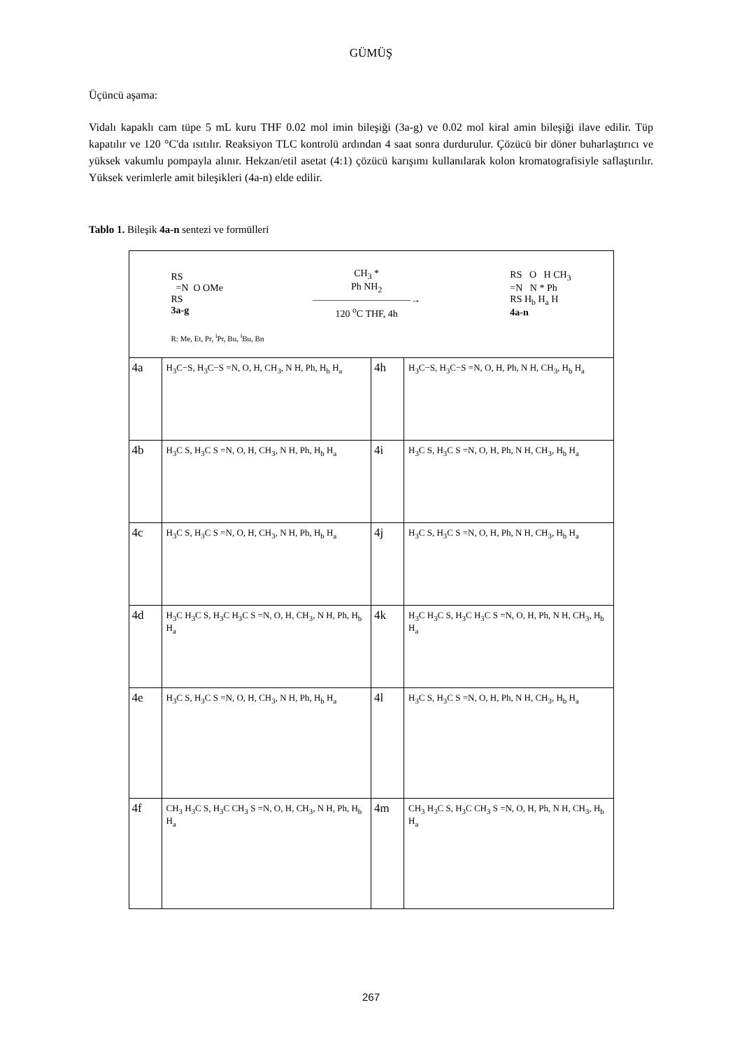GÜMÜŞ
Üçüncü aşama:
Vidalı kapaklı cam tüpe 5 mL kuru THF 0.02 mol imin bileşiği (3a-g) ve 0.02 mol kiral amin bileşiği ilave edilir. Tüp kapatılır ve 120 °C'da ısıtılır. Reaksiyon TLC kontrolü ardından 4 saat sonra durdurulur. Çözücü bir döner buharlaştırıcı ve yüksek vakumlu pompayla alınır. Hekzan/etil asetat (4:1) çözücü karışımı kullanılarak kolon kromatografisiyle saflaştırılır. Yüksek verimlerle amit bileşikleri (4a-n) elde edilir.
Tablo 1. Bileşik 4a-n sentezi ve formülleri
| RS =N O OMe RS 3a-g CH<sub>3</sub> * Ph NH<sub>2</sub> ——————————→ 120 <sup>o</sup>C THF, 4h RS O H CH<sub>3</sub> =N N * Ph RS H<sub>b</sub> H<sub>a</sub> H 4a-n R: Me, Et, Pr, <sup>i</sup>Pr, Bu, <sup>i</sup>Bu, Bn | | | |
| 4a | H<sub>3</sub>C−S, H<sub>3</sub>C−S =N, O, H, CH<sub>3</sub>, N H, Ph, H<sub>b</sub> H<sub>a</sub> | 4h | H<sub>3</sub>C−S, H<sub>3</sub>C−S =N, O, H, Ph, N H, CH<sub>3</sub>, H<sub>b</sub> H<sub>a</sub> |
| 4b | H<sub>3</sub>C S, H<sub>3</sub>C S =N, O, H, CH<sub>3</sub>, N H, Ph, H<sub>b</sub> H<sub>a</sub> | 4i | H<sub>3</sub>C S, H<sub>3</sub>C S =N, O, H, Ph, N H, CH<sub>3</sub>, H<sub>b</sub> H<sub>a</sub> |
| 4c | H<sub>3</sub>C S, H<sub>3</sub>C S =N, O, H, CH<sub>3</sub>, N H, Ph, H<sub>b</sub> H<sub>a</sub> | 4j | H<sub>3</sub>C S, H<sub>3</sub>C S =N, O, H, Ph, N H, CH<sub>3</sub>, H<sub>b</sub> H<sub>a</sub> |
| 4d | H<sub>3</sub>C H<sub>3</sub>C S, H<sub>3</sub>C H<sub>3</sub>C S =N, O, H, CH<sub>3</sub>, N H, Ph, H<sub>b</sub> H<sub>a</sub> | 4k | H<sub>3</sub>C H<sub>3</sub>C S, H<sub>3</sub>C H<sub>3</sub>C S =N, O, H, Ph, N H, CH<sub>3</sub>, H<sub>b</sub> H<sub>a</sub> |
| 4e | H<sub>3</sub>C S, H<sub>3</sub>C S =N, O, H, CH<sub>3</sub>, N H, Ph, H<sub>b</sub> H<sub>a</sub> | 4l | H<sub>3</sub>C S, H<sub>3</sub>C S =N, O, H, Ph, N H, CH<sub>3</sub>, H<sub>b</sub> H<sub>a</sub> |
| 4f | CH<sub>3</sub> H<sub>3</sub>C S, H<sub>3</sub>C CH<sub>3</sub> S =N, O, H, CH<sub>3</sub>, N H, Ph, H<sub>b</sub> H<sub>a</sub> | 4m | CH<sub>3</sub> H<sub>3</sub>C S, H<sub>3</sub>C CH<sub>3</sub> S =N, O, H, Ph, N H, CH<sub>3</sub>, H<sub>b</sub> H<sub>a</sub> |
267